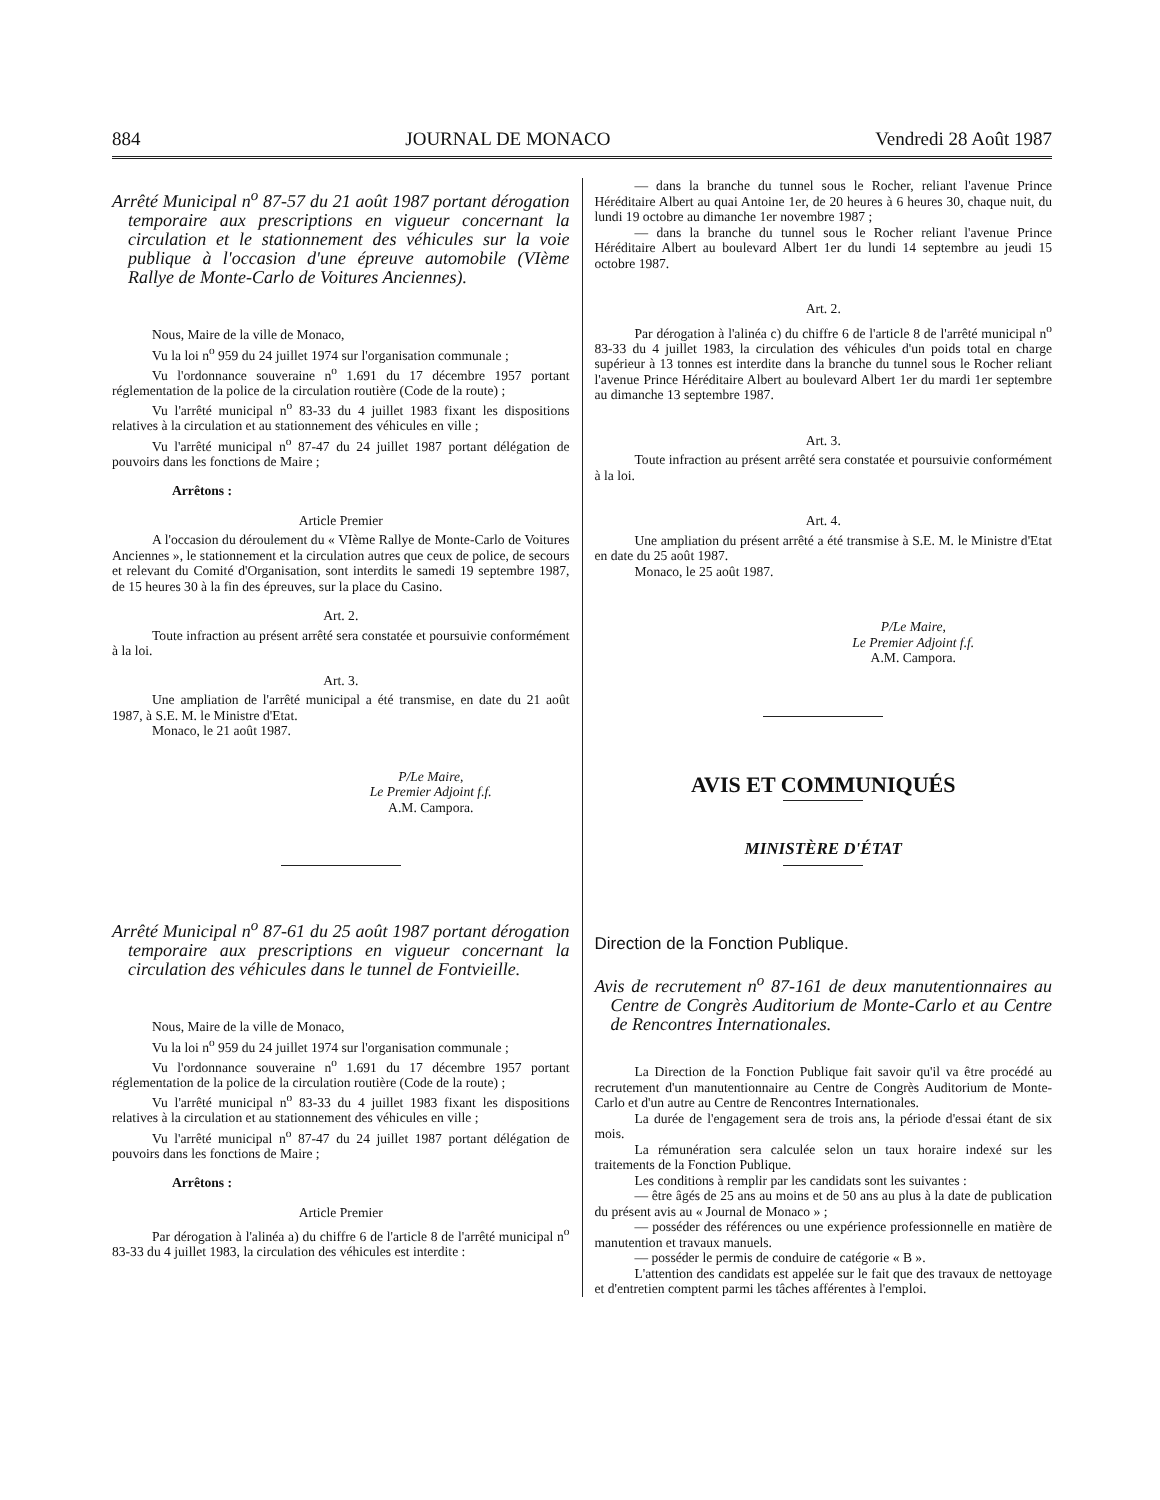884 JOURNAL DE MONACO Vendredi 28 Août 1987
Arrêté Municipal n<sup>o</sup> 87-57 du 21 août 1987 portant dérogation temporaire aux prescriptions en vigueur concernant la circulation et le stationnement des véhicules sur la voie publique à l'occasion d'une épreuve automobile (VIème Rallye de Monte-Carlo de Voitures Anciennes).
Nous, Maire de la ville de Monaco,
Vu la loi n<sup>o</sup> 959 du 24 juillet 1974 sur l'organisation communale ;
Vu l'ordonnance souveraine n<sup>o</sup> 1.691 du 17 décembre 1957 portant réglementation de la police de la circulation routière (Code de la route) ;
Vu l'arrêté municipal n<sup>o</sup> 83-33 du 4 juillet 1983 fixant les dispositions relatives à la circulation et au stationnement des véhicules en ville ;
Vu l'arrêté municipal n<sup>o</sup> 87-47 du 24 juillet 1987 portant délégation de pouvoirs dans les fonctions de Maire ;
Arrêtons :
Article Premier
A l'occasion du déroulement du « VIème Rallye de Monte-Carlo de Voitures Anciennes », le stationnement et la circulation autres que ceux de police, de secours et relevant du Comité d'Organisation, sont interdits le samedi 19 septembre 1987, de 15 heures 30 à la fin des épreuves, sur la place du Casino.
Art. 2.
Toute infraction au présent arrêté sera constatée et poursuivie conformément à la loi.
Art. 3.
Une ampliation de l'arrêté municipal a été transmise, en date du 21 août 1987, à S.E. M. le Ministre d'Etat.
Monaco, le 21 août 1987.
P/Le Maire,
Le Premier Adjoint f.f.
A.M. Campora.
Arrêté Municipal n<sup>o</sup> 87-61 du 25 août 1987 portant dérogation temporaire aux prescriptions en vigueur concernant la circulation des véhicules dans le tunnel de Fontvieille.
Nous, Maire de la ville de Monaco,
Vu la loi n<sup>o</sup> 959 du 24 juillet 1974 sur l'organisation communale ;
Vu l'ordonnance souveraine n<sup>o</sup> 1.691 du 17 décembre 1957 portant réglementation de la police de la circulation routière (Code de la route) ;
Vu l'arrêté municipal n<sup>o</sup> 83-33 du 4 juillet 1983 fixant les dispositions relatives à la circulation et au stationnement des véhicules en ville ;
Vu l'arrêté municipal n<sup>o</sup> 87-47 du 24 juillet 1987 portant délégation de pouvoirs dans les fonctions de Maire ;
Arrêtons :
Article Premier
Par dérogation à l'alinéa a) du chiffre 6 de l'article 8 de l'arrêté municipal n<sup>o</sup> 83-33 du 4 juillet 1983, la circulation des véhicules est interdite :
— dans la branche du tunnel sous le Rocher, reliant l'avenue Prince Héréditaire Albert au quai Antoine 1er, de 20 heures à 6 heures 30, chaque nuit, du lundi 19 octobre au dimanche 1er novembre 1987 ;
— dans la branche du tunnel sous le Rocher reliant l'avenue Prince Héréditaire Albert au boulevard Albert 1er du lundi 14 septembre au jeudi 15 octobre 1987.
Art. 2.
Par dérogation à l'alinéa c) du chiffre 6 de l'article 8 de l'arrêté municipal n<sup>o</sup> 83-33 du 4 juillet 1983, la circulation des véhicules d'un poids total en charge supérieur à 13 tonnes est interdite dans la branche du tunnel sous le Rocher reliant l'avenue Prince Héréditaire Albert au boulevard Albert 1er du mardi 1er septembre au dimanche 13 septembre 1987.
Art. 3.
Toute infraction au présent arrêté sera constatée et poursuivie conformément à la loi.
Art. 4.
Une ampliation du présent arrêté a été transmise à S.E. M. le Ministre d'Etat en date du 25 août 1987.
Monaco, le 25 août 1987.
P/Le Maire,
Le Premier Adjoint f.f.
A.M. Campora.
AVIS ET COMMUNIQUÉS
MINISTÈRE D'ÉTAT
Direction de la Fonction Publique.
Avis de recrutement n<sup>o</sup> 87-161 de deux manutentionnaires au Centre de Congrès Auditorium de Monte-Carlo et au Centre de Rencontres Internationales.
La Direction de la Fonction Publique fait savoir qu'il va être procédé au recrutement d'un manutentionnaire au Centre de Congrès Auditorium de Monte-Carlo et d'un autre au Centre de Rencontres Internationales.
La durée de l'engagement sera de trois ans, la période d'essai étant de six mois.
La rémunération sera calculée selon un taux horaire indexé sur les traitements de la Fonction Publique.
Les conditions à remplir par les candidats sont les suivantes :
— être âgés de 25 ans au moins et de 50 ans au plus à la date de publication du présent avis au « Journal de Monaco » ;
— posséder des références ou une expérience professionnelle en matière de manutention et travaux manuels.
— posséder le permis de conduire de catégorie « B ».
L'attention des candidats est appelée sur le fait que des travaux de nettoyage et d'entretien comptent parmi les tâches afférentes à l'emploi.